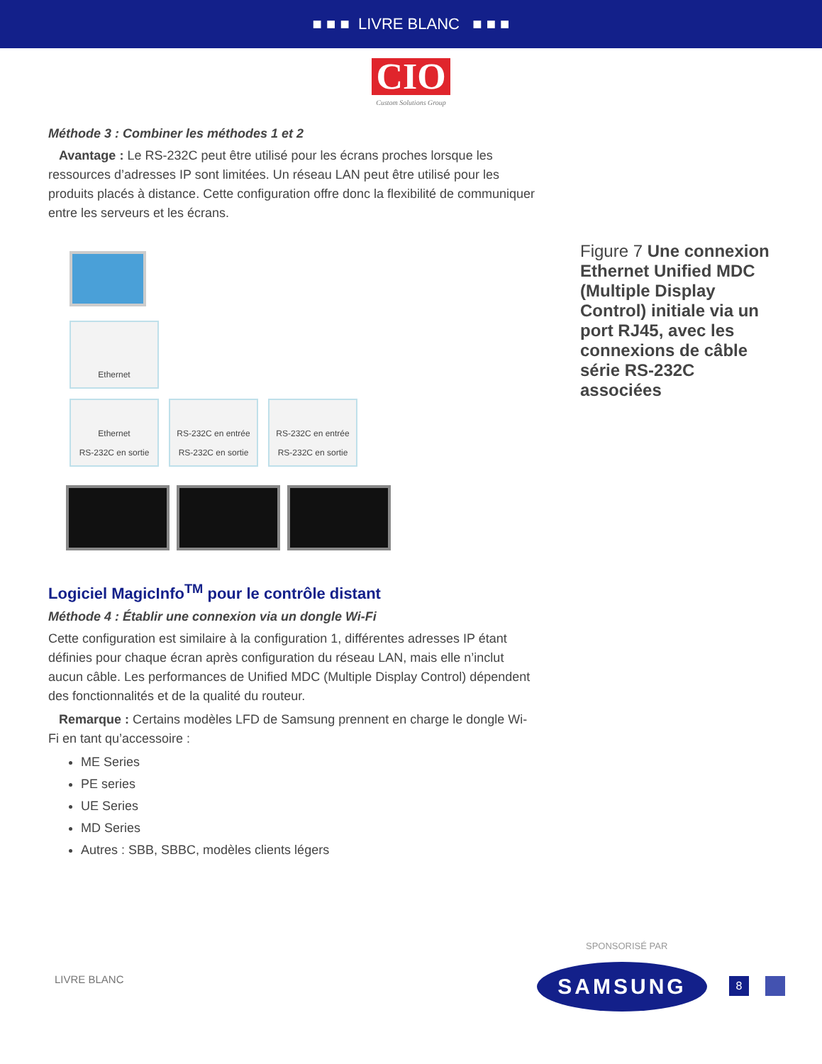■ ■ ■ LIVRE BLANC ■ ■ ■
CIO
Custom Solutions Group
Méthode 3 : Combiner les méthodes 1 et 2
Avantage : Le RS-232C peut être utilisé pour les écrans proches lorsque les ressources d’adresses IP sont limitées. Un réseau LAN peut être utilisé pour les produits placés à distance. Cette configuration offre donc la flexibilité de communiquer entre les serveurs et les écrans.
Ethernet
Ethernet
RS-232C en sortie
RS-232C en entrée
RS-232C en sortie
RS-232C en entrée
RS-232C en sortie
Logiciel MagicInfo<sup>TM</sup> pour le contrôle distant
Méthode 4 : Établir une connexion via un dongle Wi-Fi
Cette configuration est similaire à la configuration 1, différentes adresses IP étant définies pour chaque écran après configuration du réseau LAN, mais elle n’inclut aucun câble. Les performances de Unified MDC (Multiple Display Control) dépendent des fonctionnalités et de la qualité du routeur.
Remarque : Certains modèles LFD de Samsung prennent en charge le dongle Wi-Fi en tant qu’accessoire :
ME Series
PE series
UE Series
MD Series
Autres : SBB, SBBC, modèles clients légers
Figure 7 Une connexion Ethernet Unified MDC (Multiple Display Control) initiale via un port RJ45, avec les connexions de câble série RS-232C associées
LIVRE BLANC
SPONSORISÉ PAR
SAMSUNG 8